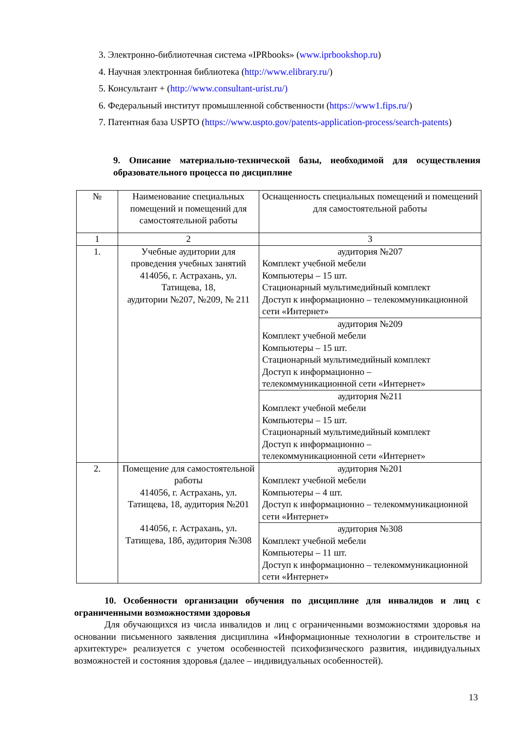3. Электронно-библиотечная система «IPRbooks» (www.iprbookshop.ru)
4. Научная электронная библиотека (http://www.elibrary.ru/)
5. Консультант + (http://www.consultant-urist.ru/)
6. Федеральный институт промышленной собственности (https://www1.fips.ru/)
7. Патентная база USPTO (https://www.uspto.gov/patents-application-process/search-patents)
9. Описание материально-технической базы, необходимой для осуществления образовательного процесса по дисциплине
| № | Наименование специальных помещений и помещений для самостоятельной работы | Оснащенность специальных помещений и помещений для самостоятельной работы |
| --- | --- | --- |
| 1 | 2 | 3 |
| 1. | Учебные аудитории для проведения учебных занятий 414056, г. Астрахань, ул. Татищева, 18, аудитории №207, №209, № 211 | аудитория №207 Комплект учебной мебели Компьютеры – 15 шт. Стационарный мультимедийный комплект Доступ к информационно – телекоммуникационной сети «Интернет» |
| | | аудитория №209 Комплект учебной мебели Компьютеры – 15 шт. Стационарный мультимедийный комплект Доступ к информационно – телекоммуникационной сети «Интернет» |
| | | аудитория №211 Комплект учебной мебели Компьютеры – 15 шт. Стационарный мультимедийный комплект Доступ к информационно – телекоммуникационной сети «Интернет» |
| 2. | Помещение для самостоятельной работы 414056, г. Астрахань, ул. Татищева, 18, аудитория №201 414056, г. Астрахань, ул. Татищева, 18б, аудитория №308 | аудитория №201 Комплект учебной мебели Компьютеры – 4 шт. Доступ к информационно – телекоммуникационной сети «Интернет» |
| | | аудитория №308 Комплект учебной мебели Компьютеры – 11 шт. Доступ к информационно – телекоммуникационной сети «Интернет» |
10. Особенности организации обучения по дисциплине для инвалидов и лиц с ограниченными возможностями здоровья
Для обучающихся из числа инвалидов и лиц с ограниченными возможностями здоровья на основании письменного заявления дисциплина «Информационные технологии в строительстве и архитектуре» реализуется с учетом особенностей психофизического развития, индивидуальных возможностей и состояния здоровья (далее – индивидуальных особенностей).
13